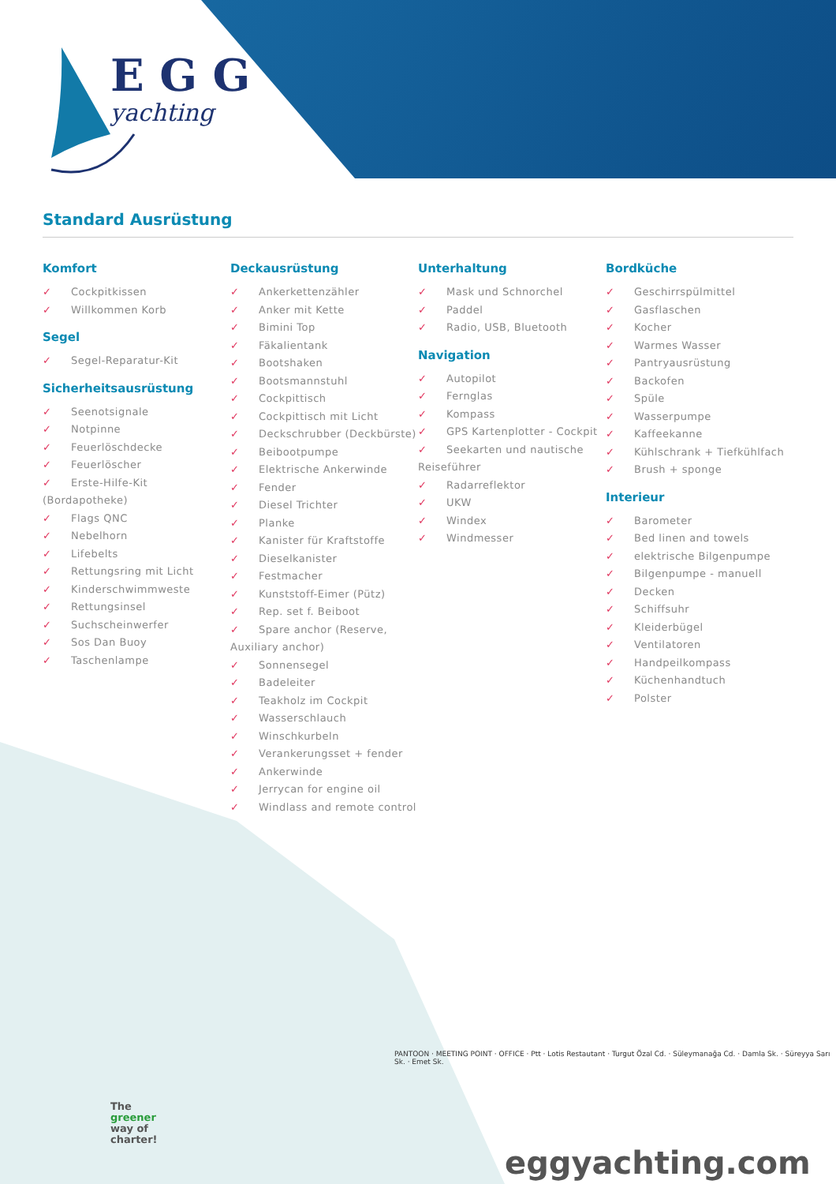E G G
yachting
Standard Ausrüstung
Komfort
✓ Cockpitkissen
✓ Willkommen Korb
Segel
✓ Segel-Reparatur-Kit
Sicherheitsausrüstung
✓ Seenotsignale
✓ Notpinne
✓ Feuerlöschdecke
✓ Feuerlöscher
✓ Erste-Hilfe-Kit (Bordapotheke)
✓ Flags QNC
✓ Nebelhorn
✓ Lifebelts
✓ Rettungsring mit Licht
✓ Kinderschwimmweste
✓ Rettungsinsel
✓ Suchscheinwerfer
✓ Sos Dan Buoy
✓ Taschenlampe
Deckausrüstung
✓ Ankerkettenzähler
✓ Anker mit Kette
✓ Bimini Top
✓ Fäkalientank
✓ Bootshaken
✓ Bootsmannstuhl
✓ Cockpittisch
✓ Cockpittisch mit Licht
✓ Deckschrubber (Deckbürste)
✓ Beibootpumpe
✓ Elektrische Ankerwinde
✓ Fender
✓ Diesel Trichter
✓ Planke
✓ Kanister für Kraftstoffe
✓ Dieselkanister
✓ Festmacher
✓ Kunststoff-Eimer (Pütz)
✓ Rep. set f. Beiboot
✓ Spare anchor (Reserve, Auxiliary anchor)
✓ Sonnensegel
✓ Badeleiter
✓ Teakholz im Cockpit
✓ Wasserschlauch
✓ Winschkurbeln
✓ Verankerungsset + fender
✓ Ankerwinde
✓ Jerrycan for engine oil
✓ Windlass and remote control
Unterhaltung
✓ Mask und Schnorchel
✓ Paddel
✓ Radio, USB, Bluetooth
Navigation
✓ Autopilot
✓ Fernglas
✓ Kompass
✓ GPS Kartenplotter - Cockpit
✓ Seekarten und nautische Reiseführer
✓ Radarreflektor
✓ UKW
✓ Windex
✓ Windmesser
Bordküche
✓ Geschirrspülmittel
✓ Gasflaschen
✓ Kocher
✓ Warmes Wasser
✓ Pantryausrüstung
✓ Backofen
✓ Spüle
✓ Wasserpumpe
✓ Kaffeekanne
✓ Kühlschrank + Tiefkühlfach
✓ Brush + sponge
Interieur
✓ Barometer
✓ Bed linen and towels
✓ elektrische Bilgenpumpe
✓ Bilgenpumpe - manuell
✓ Decken
✓ Schiffsuhr
✓ Kleiderbügel
✓ Ventilatoren
✓ Handpeilkompass
✓ Küchenhandtuch
✓ Polster
PANTOON · MEETING POINT · OFFICE · Ptt · Lotis Restautant · Turgut Özal Cd. · Süleymanağa Cd. · Damla Sk. · Süreyya Sarı Sk. · Emet Sk.
The
greener
way of
charter!
eggyachting.com